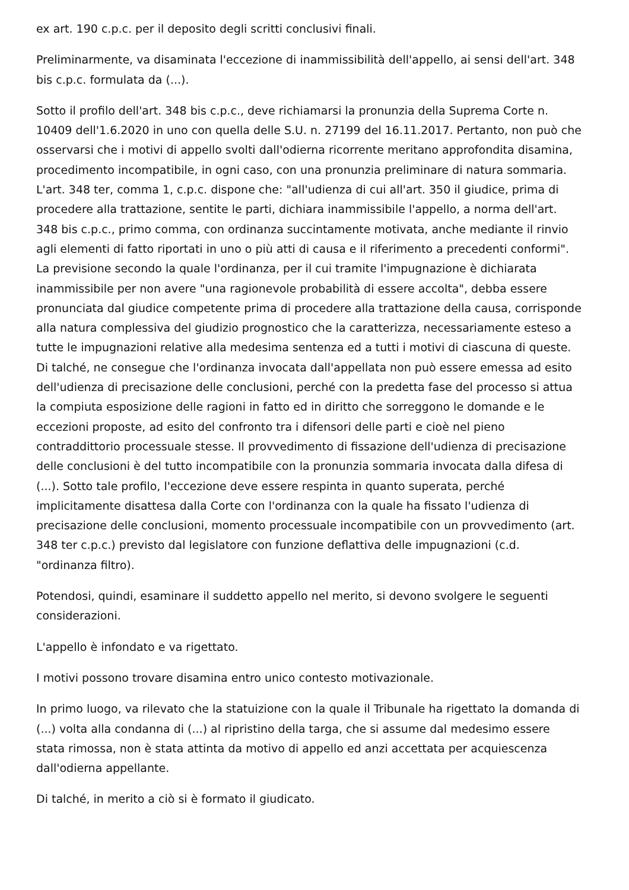ex art. 190 c.p.c. per il deposito degli scritti conclusivi finali.
Preliminarmente, va disaminata l'eccezione di inammissibilità dell'appello, ai sensi dell'art. 348 bis c.p.c. formulata da (...).
Sotto il profilo dell'art. 348 bis c.p.c., deve richiamarsi la pronunzia della Suprema Corte n. 10409 dell'1.6.2020 in uno con quella delle S.U. n. 27199 del 16.11.2017. Pertanto, non può che osservarsi che i motivi di appello svolti dall'odierna ricorrente meritano approfondita disamina, procedimento incompatibile, in ogni caso, con una pronunzia preliminare di natura sommaria. L'art. 348 ter, comma 1, c.p.c. dispone che: "all'udienza di cui all'art. 350 il giudice, prima di procedere alla trattazione, sentite le parti, dichiara inammissibile l'appello, a norma dell'art. 348 bis c.p.c., primo comma, con ordinanza succintamente motivata, anche mediante il rinvio agli elementi di fatto riportati in uno o più atti di causa e il riferimento a precedenti conformi". La previsione secondo la quale l'ordinanza, per il cui tramite l'impugnazione è dichiarata inammissibile per non avere "una ragionevole probabilità di essere accolta", debba essere pronunciata dal giudice competente prima di procedere alla trattazione della causa, corrisponde alla natura complessiva del giudizio prognostico che la caratterizza, necessariamente esteso a tutte le impugnazioni relative alla medesima sentenza ed a tutti i motivi di ciascuna di queste. Di talché, ne consegue che l'ordinanza invocata dall'appellata non può essere emessa ad esito dell'udienza di precisazione delle conclusioni, perché con la predetta fase del processo si attua la compiuta esposizione delle ragioni in fatto ed in diritto che sorreggono le domande e le eccezioni proposte, ad esito del confronto tra i difensori delle parti e cioè nel pieno contraddittorio processuale stesse. Il provvedimento di fissazione dell'udienza di precisazione delle conclusioni è del tutto incompatibile con la pronunzia sommaria invocata dalla difesa di (...). Sotto tale profilo, l'eccezione deve essere respinta in quanto superata, perché implicitamente disattesa dalla Corte con l'ordinanza con la quale ha fissato l'udienza di precisazione delle conclusioni, momento processuale incompatibile con un provvedimento (art. 348 ter c.p.c.) previsto dal legislatore con funzione deflattiva delle impugnazioni (c.d. "ordinanza filtro).
Potendosi, quindi, esaminare il suddetto appello nel merito, si devono svolgere le seguenti considerazioni.
L'appello è infondato e va rigettato.
I motivi possono trovare disamina entro unico contesto motivazionale.
In primo luogo, va rilevato che la statuizione con la quale il Tribunale ha rigettato la domanda di (...) volta alla condanna di (...) al ripristino della targa, che si assume dal medesimo essere stata rimossa, non è stata attinta da motivo di appello ed anzi accettata per acquiescenza dall'odierna appellante.
Di talché, in merito a ciò si è formato il giudicato.